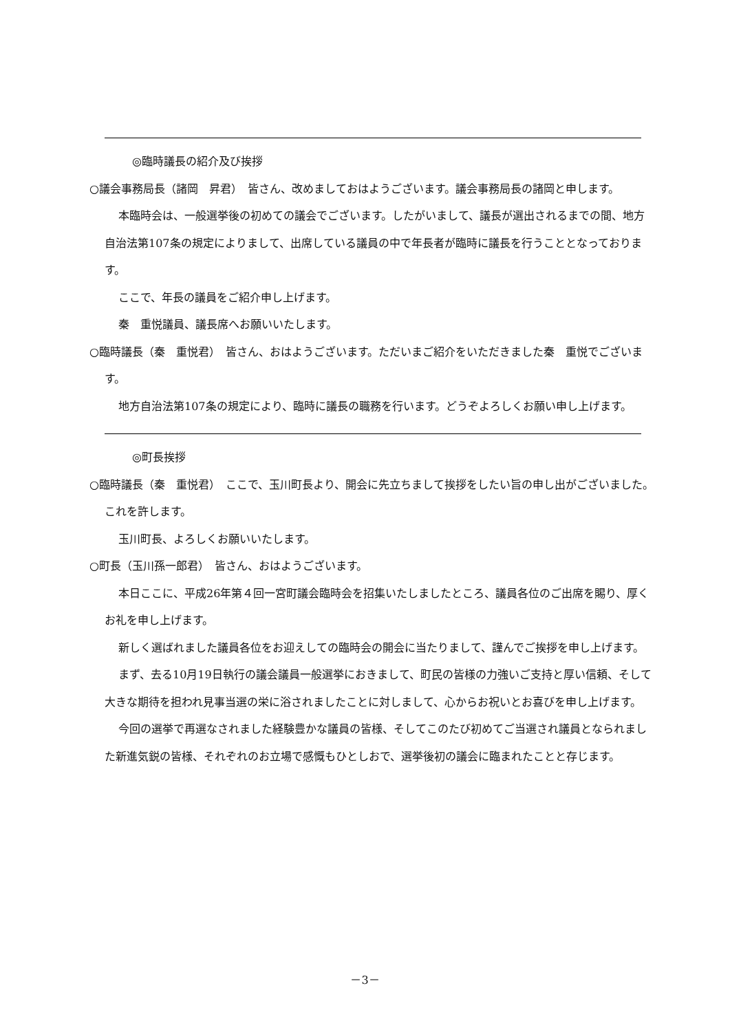◎臨時議長の紹介及び挨拶
○議会事務局長（諸岡　昇君）　皆さん、改めましておはようございます。議会事務局長の諸岡と申します。
本臨時会は、一般選挙後の初めての議会でございます。したがいまして、議長が選出されるまでの間、地方自治法第107条の規定によりまして、出席している議員の中で年長者が臨時に議長を行うこととなっております。
ここで、年長の議員をご紹介申し上げます。
秦　重悦議員、議長席へお願いいたします。
○臨時議長（秦　重悦君）　皆さん、おはようございます。ただいまご紹介をいただきました秦　重悦でございます。
地方自治法第107条の規定により、臨時に議長の職務を行います。どうぞよろしくお願い申し上げます。
◎町長挨拶
○臨時議長（秦　重悦君）　ここで、玉川町長より、開会に先立ちまして挨拶をしたい旨の申し出がございました。これを許します。
玉川町長、よろしくお願いいたします。
○町長（玉川孫一郎君）　皆さん、おはようございます。
本日ここに、平成26年第４回一宮町議会臨時会を招集いたしましたところ、議員各位のご出席を賜り、厚くお礼を申し上げます。
新しく選ばれました議員各位をお迎えしての臨時会の開会に当たりまして、謹んでご挨拶を申し上げます。
まず、去る10月19日執行の議会議員一般選挙におきまして、町民の皆様の力強いご支持と厚い信頼、そして大きな期待を担われ見事当選の栄に浴されましたことに対しまして、心からお祝いとお喜びを申し上げます。
今回の選挙で再選なされました経験豊かな議員の皆様、そしてこのたび初めてご当選され議員となられました新進気鋭の皆様、それぞれのお立場で感慨もひとしおで、選挙後初の議会に臨まれたことと存じます。
－3－